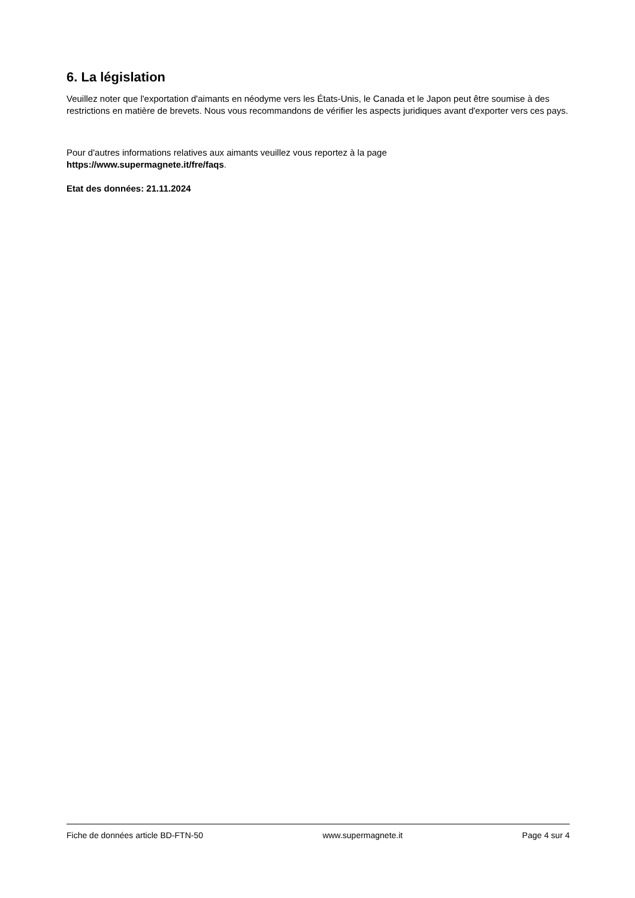6. La législation
Veuillez noter que l'exportation d'aimants en néodyme vers les États-Unis, le Canada et le Japon peut être soumise à des restrictions en matière de brevets. Nous vous recommandons de vérifier les aspects juridiques avant d'exporter vers ces pays.
Pour d'autres informations relatives aux aimants veuillez vous reportez à la page
https://www.supermagnete.it/fre/faqs.
Etat des données: 21.11.2024
Fiche de données article BD-FTN-50 www.supermagnete.it Page 4 sur 4